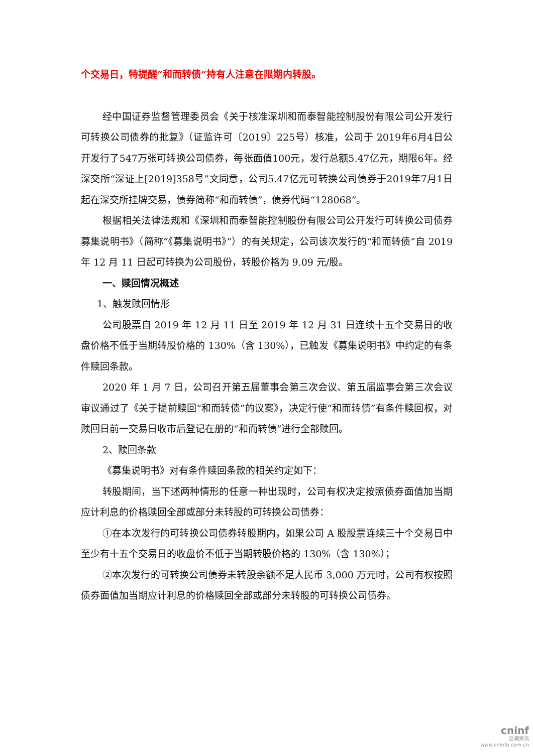个交易日，特提醒“和而转债”持有人注意在限期内转股。
经中国证券监督管理委员会《关于核准深圳和而泰智能控制股份有限公司公开发行可转换公司债券的批复》（证监许可〔2019〕225号）核准，公司于 2019年6月4日公开发行了547万张可转换公司债券，每张面值100元，发行总额5.47亿元，期限6年。经深交所“深证上[2019]358号”文同意，公司5.47亿元可转换公司债券于2019年7月1日起在深交所挂牌交易，债券简称“和而转债”，债券代码“128068”。
根据相关法律法规和《深圳和而泰智能控制股份有限公司公开发行可转换公司债券募集说明书》（简称“《募集说明书》”）的有关规定，公司该次发行的“和而转债”自 2019 年 12 月 11 日起可转换为公司股份，转股价格为 9.09 元/股。
一、赎回情况概述
1、触发赎回情形
公司股票自 2019 年 12 月 11 日至 2019 年 12 月 31 日连续十五个交易日的收盘价格不低于当期转股价格的 130%（含 130%），已触发《募集说明书》中约定的有条件赎回条款。
2020 年 1 月 7 日，公司召开第五届董事会第三次会议、第五届监事会第三次会议审议通过了《关于提前赎回“和而转债”的议案》，决定行使“和而转债”有条件赎回权，对赎回日前一交易日收市后登记在册的“和而转债”进行全部赎回。
2、赎回条款
《募集说明书》对有条件赎回条款的相关约定如下：
转股期间，当下述两种情形的任意一种出现时，公司有权决定按照债券面值加当期应计利息的价格赎回全部或部分未转股的可转换公司债券：
①在本次发行的可转换公司债券转股期内，如果公司 A 股股票连续三十个交易日中至少有十五个交易日的收盘价不低于当期转股价格的 130%（含 130%）；
②本次发行的可转换公司债券未转股余额不足人民币 3,000 万元时，公司有权按照债券面值加当期应计利息的价格赎回全部或部分未转股的可转换公司债券。
cninf
巨潮资讯
www.cninfo.com.cn